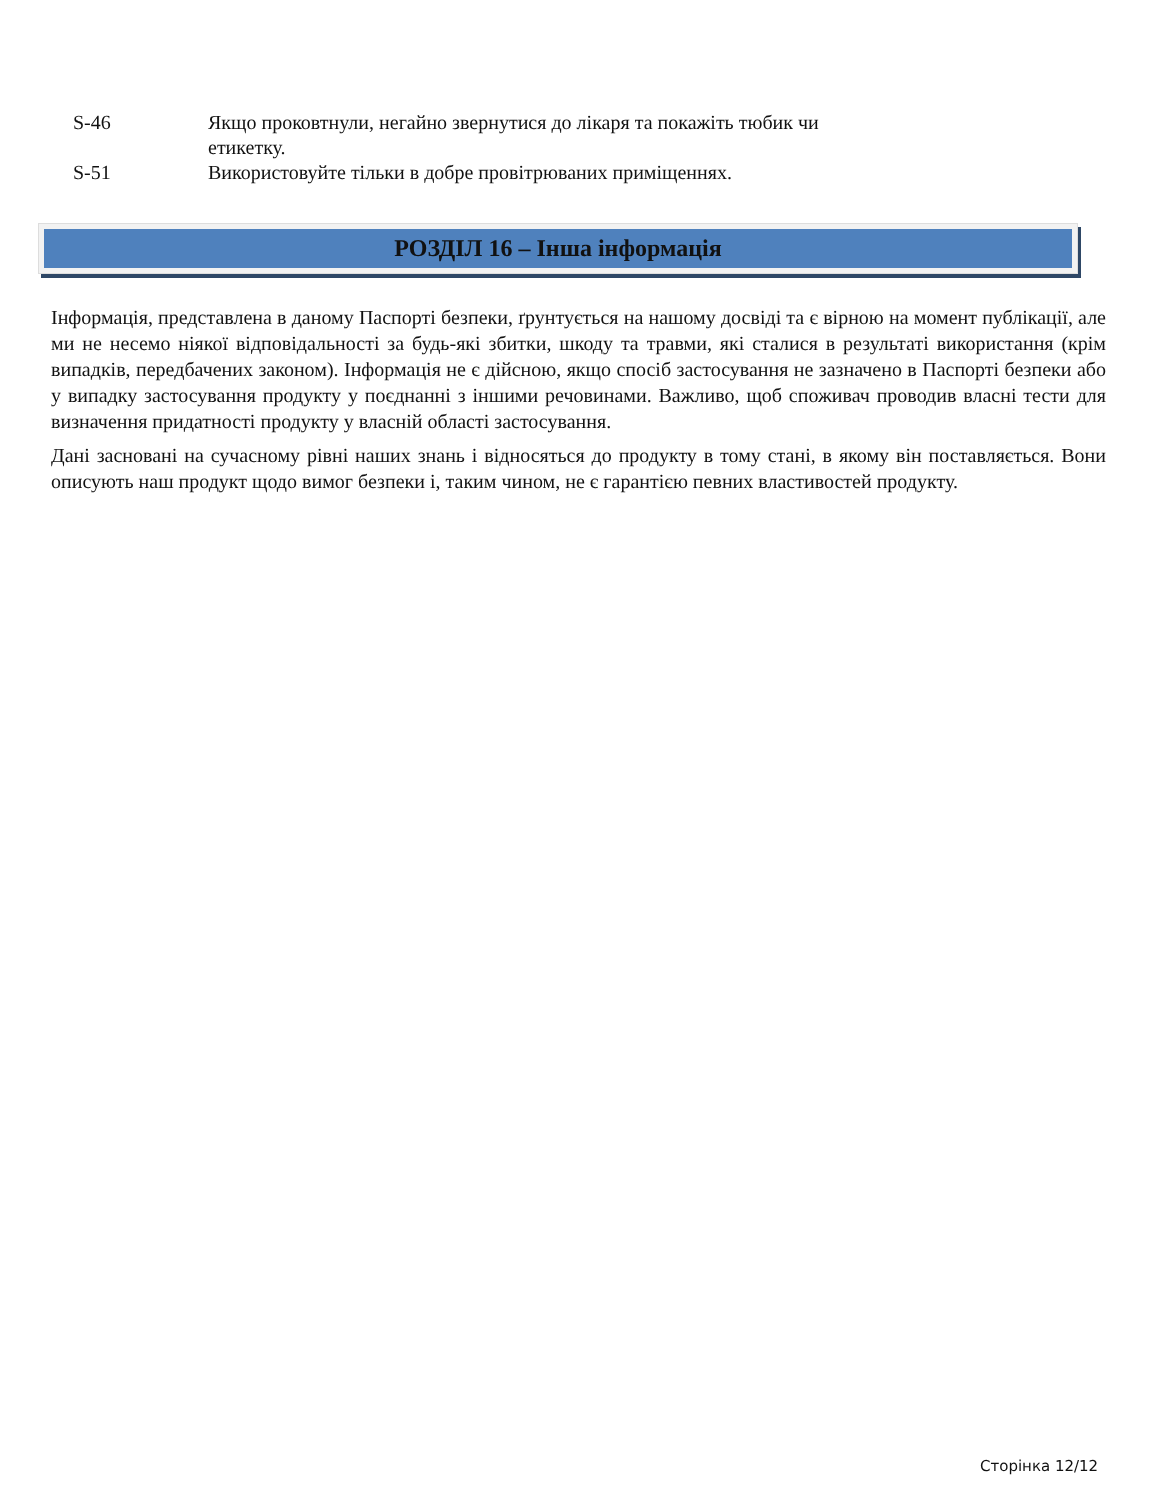S-46 Якщо проковтнули, негайно звернутися до лікаря та покажіть тюбик чи етикетку.
S-51 Використовуйте тільки в добре провітрюваних приміщеннях.
РОЗДІЛ 16 – Інша інформація
Інформація, представлена в даному Паспорті безпеки, ґрунтується на нашому досвіді та є вірною на момент публікації, але ми не несемо ніякої відповідальності за будь-які збитки, шкоду та травми, які сталися в результаті використання (крім випадків, передбачених законом). Інформація не є дійсною, якщо спосіб застосування не зазначено в Паспорті безпеки або у випадку застосування продукту у поєднанні з іншими речовинами. Важливо, щоб споживач проводив власні тести для визначення придатності продукту у власній області застосування.
Дані засновані на сучасному рівні наших знань і відносяться до продукту в тому стані, в якому він поставляється. Вони описують наш продукт щодо вимог безпеки і, таким чином, не є гарантією певних властивостей продукту.
Сторінка 12/12